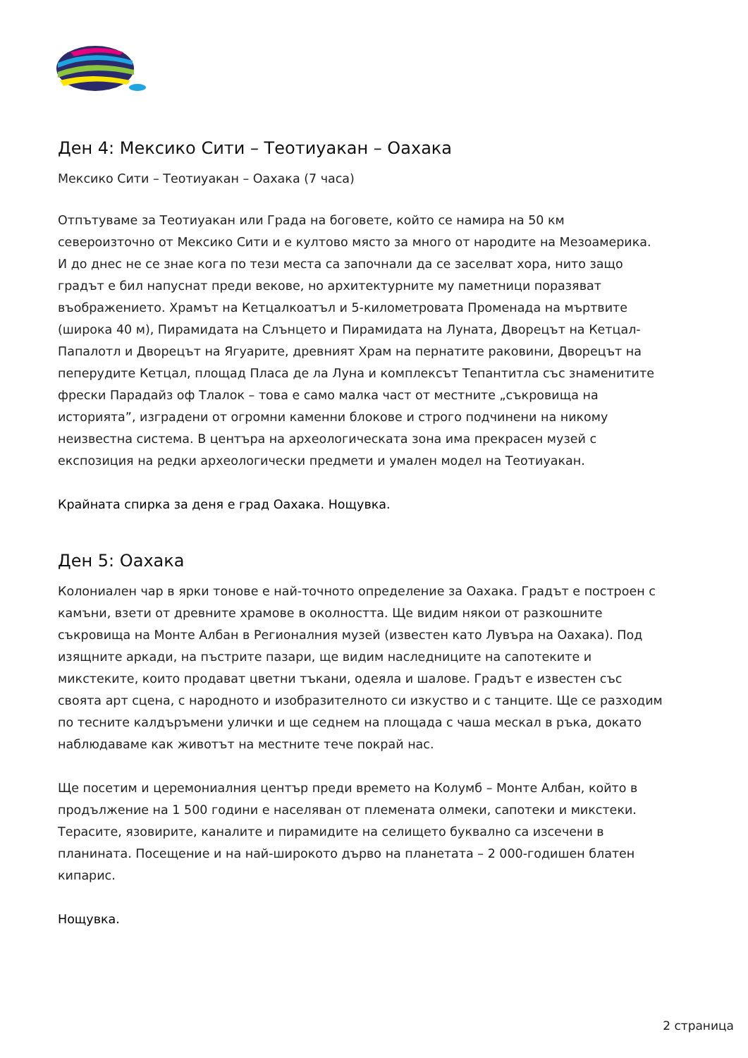Ден 4: Мексико Сити – Теотиуакан – Оахака
Мексико Сити – Теотиуакан – Оахака (7 часа)
Отпътуваме за Теотиуакан или Града на боговете, който се намира на 50 км североизточно от Мексико Сити и е култово място за много от народите на Мезоамерика. И до днес не се знае кога по тези места са започнали да се заселват хора, нито защо градът е бил напуснат преди векове, но архитектурните му паметници поразяват въображението. Храмът на Кетцалкоатъл и 5-километровата Променада на мъртвите (широка 40 м), Пирамидата на Слънцето и Пирамидата на Луната, Дворецът на Кетцал-Папалотл и Дворецът на Ягуарите, древният Храм на пернатите раковини, Дворецът на пеперудите Кетцал, площад Пласа де ла Луна и комплексът Тепантитла със знаменитите фрески Парадайз оф Тлалок – това е само малка част от местните „съкровища на историята”, изградени от огромни каменни блокове и строго подчинени на никому неизвестна система. В центъра на археологическата зона има прекрасен музей с експозиция на редки археологически предмети и умален модел на Теотиуакан.
Крайната спирка за деня е град Оахака. Нощувка.
Ден 5: Оахака
Колониален чар в ярки тонове е най-точното определение за Оахака. Градът е построен с камъни, взети от древните храмове в околността. Ще видим някои от разкошните съкровища на Монте Албан в Регионалния музей (известен като Лувъра на Оахака). Под изящните аркади, на пъстрите пазари, ще видим наследниците на сапотеките и микстеките, които продават цветни тъкани, одеяла и шалове. Градът е известен със своята арт сцена, с народното и изобразителното си изкуство и с танците. Ще се разходим по тесните калдъръмени улички и ще седнем на площада с чаша мескал в ръка, докато наблюдаваме как животът на местните тече покрай нас.
Ще посетим и церемониалния център преди времето на Колумб – Монте Албан, който в продължение на 1 500 години е населяван от племената олмеки, сапотеки и микстеки. Терасите, язовирите, каналите и пирамидите на селището буквално са изсечени в планината. Посещение и на най-широкото дърво на планетата – 2 000-годишен блатен кипарис.
Нощувка.
2 страница